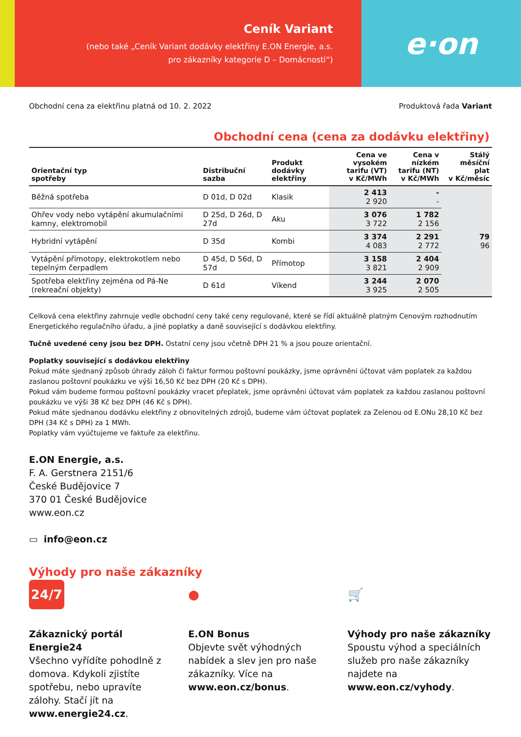Ceník Variant
(nebo také „Ceník Variant dodávky elektřiny E.ON Energie, a.s.
pro zákazníky kategorie D – Domácnosti“)
e·on
Obchodní cena za elektřinu platná od 10. 2. 2022 Produktová řada Variant
Obchodní cena (cena za dodávku elektřiny)
| Orientační typ spotřeby | Distribuční sazba | Produkt dodávky elektřiny | Cena ve vysokém tarifu (VT) v Kč/MWh | Cena v nízkém tarifu (NT) v Kč/MWh | Stálý měsíční plat v Kč/měsíc |
| --- | --- | --- | --- | --- | --- |
| Běžná spotřeba | D 01d, D 02d | Klasik | 2 413 2 920 | - - | 79 96 |
| Ohřev vody nebo vytápění akumulačními kamny, elektromobil | D 25d, D 26d, D 27d | Aku | 3 076 3 722 | 1 782 2 156 | |
| Hybridní vytápění | D 35d | Kombi | 3 374 4 083 | 2 291 2 772 | |
| Vytápění přímotopy, elektrokotlem nebo tepelným čerpadlem | D 45d, D 56d, D 57d | Přímotop | 3 158 3 821 | 2 404 2 909 | |
| Spotřeba elektřiny zejména od Pá-Ne (rekreační objekty) | D 61d | Víkend | 3 244 3 925 | 2 070 2 505 | |
Celková cena elektřiny zahrnuje vedle obchodní ceny také ceny regulované, které se řídí aktuálně platným Cenovým rozhodnutím Energetického regulačního úřadu, a jiné poplatky a daně související s dodávkou elektřiny.
Tučně uvedené ceny jsou bez DPH. Ostatní ceny jsou včetně DPH 21 % a jsou pouze orientační.
Poplatky související s dodávkou elektřiny
Pokud máte sjednaný způsob úhrady záloh či faktur formou poštovní poukázky, jsme oprávněni účtovat vám poplatek za každou zaslanou poštovní poukázku ve výši 16,50 Kč bez DPH (20 Kč s DPH).
Pokud vám budeme formou poštovní poukázky vracet přeplatek, jsme oprávněni účtovat vám poplatek za každou zaslanou poštovní poukázku ve výši 38 Kč bez DPH (46 Kč s DPH).
Pokud máte sjednanou dodávku elektřiny z obnovitelných zdrojů, budeme vám účtovat poplatek za Zelenou od E.ONu 28,10 Kč bez DPH (34 Kč s DPH) za 1 MWh.
Poplatky vám vyúčtujeme ve faktuře za elektřinu.
E.ON Energie, a.s.
F. A. Gerstnera 2151/6
České Budějovice 7
370 01 České Budějovice
www.eon.cz
▭ info@eon.cz
Výhody pro naše zákazníky
24/7
Zákaznický portál Energie24
Všechno vyřídíte pohodlně z domova. Kdykoli zjistíte spotřebu, nebo upravíte zálohy. Stačí jít na www.energie24.cz.
●
E.ON Bonus
Objevte svět výhodných nabídek a slev jen pro naše zákazníky. Více na www.eon.cz/bonus.
🛒
Výhody pro naše zákazníky
Spoustu výhod a speciálních služeb pro naše zákazníky najdete na www.eon.cz/vyhody.